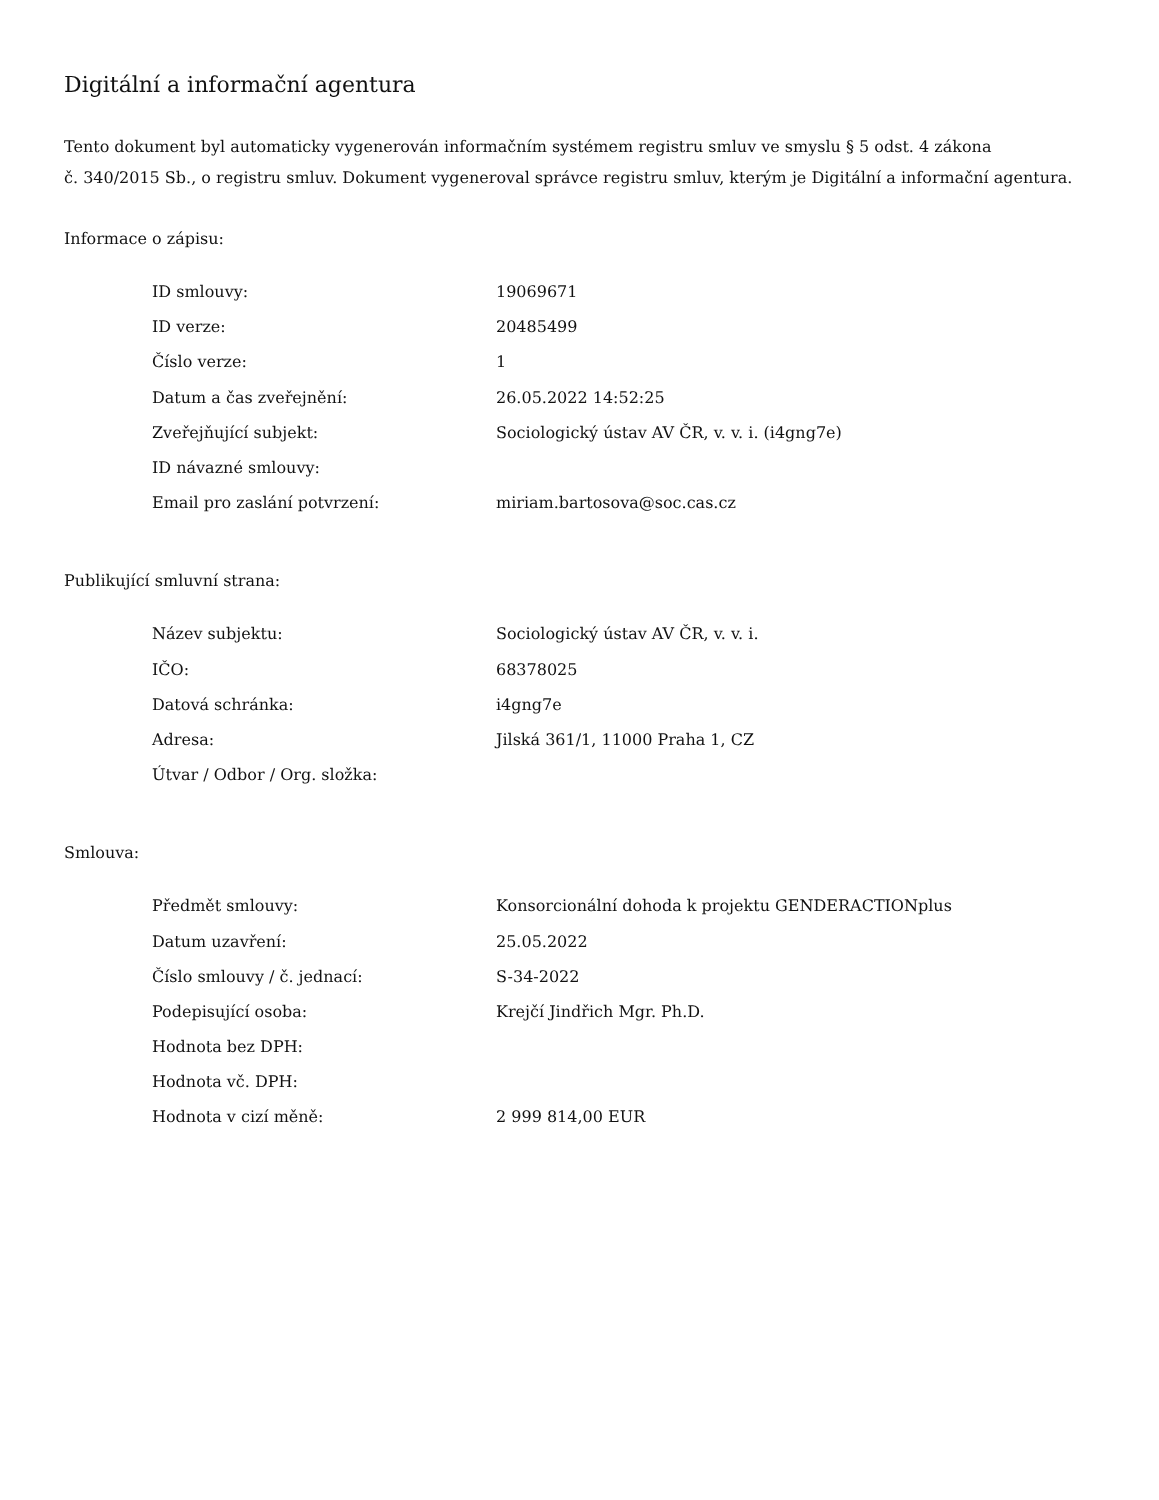Digitální a informační agentura
Tento dokument byl automaticky vygenerován informačním systémem registru smluv ve smyslu § 5 odst. 4 zákona
č. 340/2015 Sb., o registru smluv. Dokument vygeneroval správce registru smluv, kterým je Digitální a informační agentura.
Informace o zápisu:
| ID smlouvy: | 19069671 |
| ID verze: | 20485499 |
| Číslo verze: | 1 |
| Datum a čas zveřejnění: | 26.05.2022 14:52:25 |
| Zveřejňující subjekt: | Sociologický ústav AV ČR, v. v. i. (i4gng7e) |
| ID návazné smlouvy: | |
| Email pro zaslání potvrzení: | miriam.bartosova@soc.cas.cz |
Publikující smluvní strana:
| Název subjektu: | Sociologický ústav AV ČR, v. v. i. |
| IČO: | 68378025 |
| Datová schránka: | i4gng7e |
| Adresa: | Jilská 361/1, 11000 Praha 1, CZ |
| Útvar / Odbor / Org. složka: | |
Smlouva:
| Předmět smlouvy: | Konsorcionální dohoda k projektu GENDERACTIONplus |
| Datum uzavření: | 25.05.2022 |
| Číslo smlouvy / č. jednací: | S-34-2022 |
| Podepisující osoba: | Krejčí Jindřich Mgr. Ph.D. |
| Hodnota bez DPH: | |
| Hodnota vč. DPH: | |
| Hodnota v cizí měně: | 2 999 814,00 EUR |